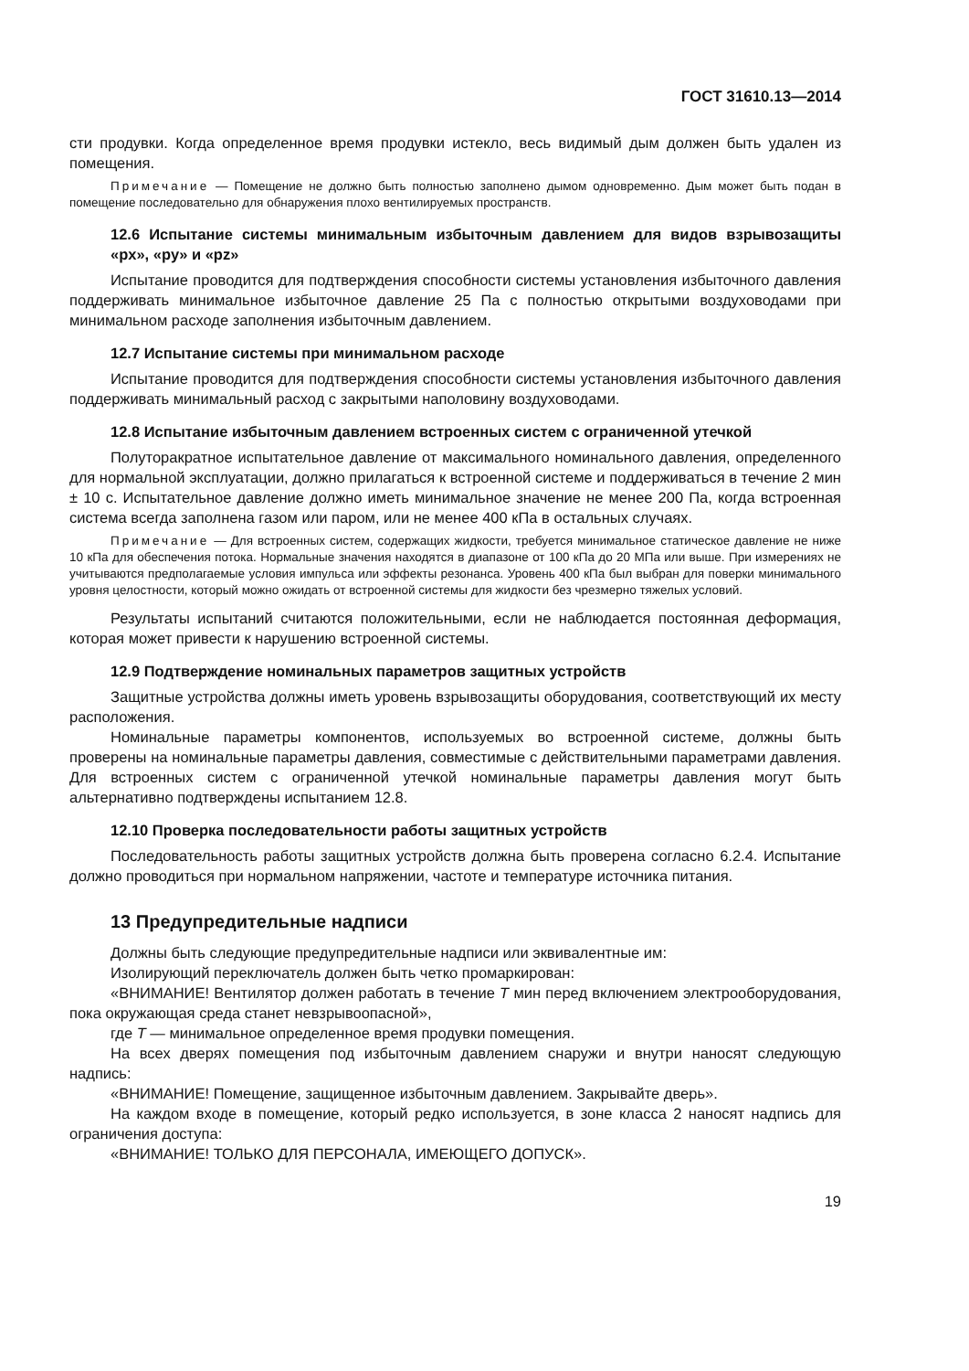ГОСТ 31610.13—2014
сти продувки. Когда определенное время продувки истекло, весь видимый дым должен быть удален из помещения.
Примечание — Помещение не должно быть полностью заполнено дымом одновременно. Дым может быть подан в помещение последовательно для обнаружения плохо вентилируемых пространств.
12.6 Испытание системы минимальным избыточным давлением для видов взрывозащиты «px», «py» и «pz»
Испытание проводится для подтверждения способности системы установления избыточного давления поддерживать минимальное избыточное давление 25 Па с полностью открытыми воздуховодами при минимальном расходе заполнения избыточным давлением.
12.7 Испытание системы при минимальном расходе
Испытание проводится для подтверждения способности системы установления избыточного давления поддерживать минимальный расход с закрытыми наполовину воздуховодами.
12.8 Испытание избыточным давлением встроенных систем с ограниченной утечкой
Полуторакратное испытательное давление от максимального номинального давления, определенного для нормальной эксплуатации, должно прилагаться к встроенной системе и поддерживаться в течение 2 мин ± 10 с. Испытательное давление должно иметь минимальное значение не менее 200 Па, когда встроенная система всегда заполнена газом или паром, или не менее 400 кПа в остальных случаях.
Примечание — Для встроенных систем, содержащих жидкости, требуется минимальное статическое давление не ниже 10 кПа для обеспечения потока. Нормальные значения находятся в диапазоне от 100 кПа до 20 МПа или выше. При измерениях не учитываются предполагаемые условия импульса или эффекты резонанса. Уровень 400 кПа был выбран для поверки минимального уровня целостности, который можно ожидать от встроенной системы для жидкости без чрезмерно тяжелых условий.
Результаты испытаний считаются положительными, если не наблюдается постоянная деформация, которая может привести к нарушению встроенной системы.
12.9 Подтверждение номинальных параметров защитных устройств
Защитные устройства должны иметь уровень взрывозащиты оборудования, соответствующий их месту расположения.
Номинальные параметры компонентов, используемых во встроенной системе, должны быть проверены на номинальные параметры давления, совместимые с действительными параметрами давления. Для встроенных систем с ограниченной утечкой номинальные параметры давления могут быть альтернативно подтверждены испытанием 12.8.
12.10 Проверка последовательности работы защитных устройств
Последовательность работы защитных устройств должна быть проверена согласно 6.2.4. Испытание должно проводиться при нормальном напряжении, частоте и температуре источника питания.
13 Предупредительные надписи
Должны быть следующие предупредительные надписи или эквивалентные им:
Изолирующий переключатель должен быть четко промаркирован:
«ВНИМАНИЕ! Вентилятор должен работать в течение Т мин перед включением электрооборудования, пока окружающая среда станет невзрывоопасной»,
где Т — минимальное определенное время продувки помещения.
На всех дверях помещения под избыточным давлением снаружи и внутри наносят следующую надпись:
«ВНИМАНИЕ! Помещение, защищенное избыточным давлением. Закрывайте дверь».
На каждом входе в помещение, который редко используется, в зоне класса 2 наносят надпись для ограничения доступа:
«ВНИМАНИЕ! ТОЛЬКО ДЛЯ ПЕРСОНАЛА, ИМЕЮЩЕГО ДОПУСК».
19